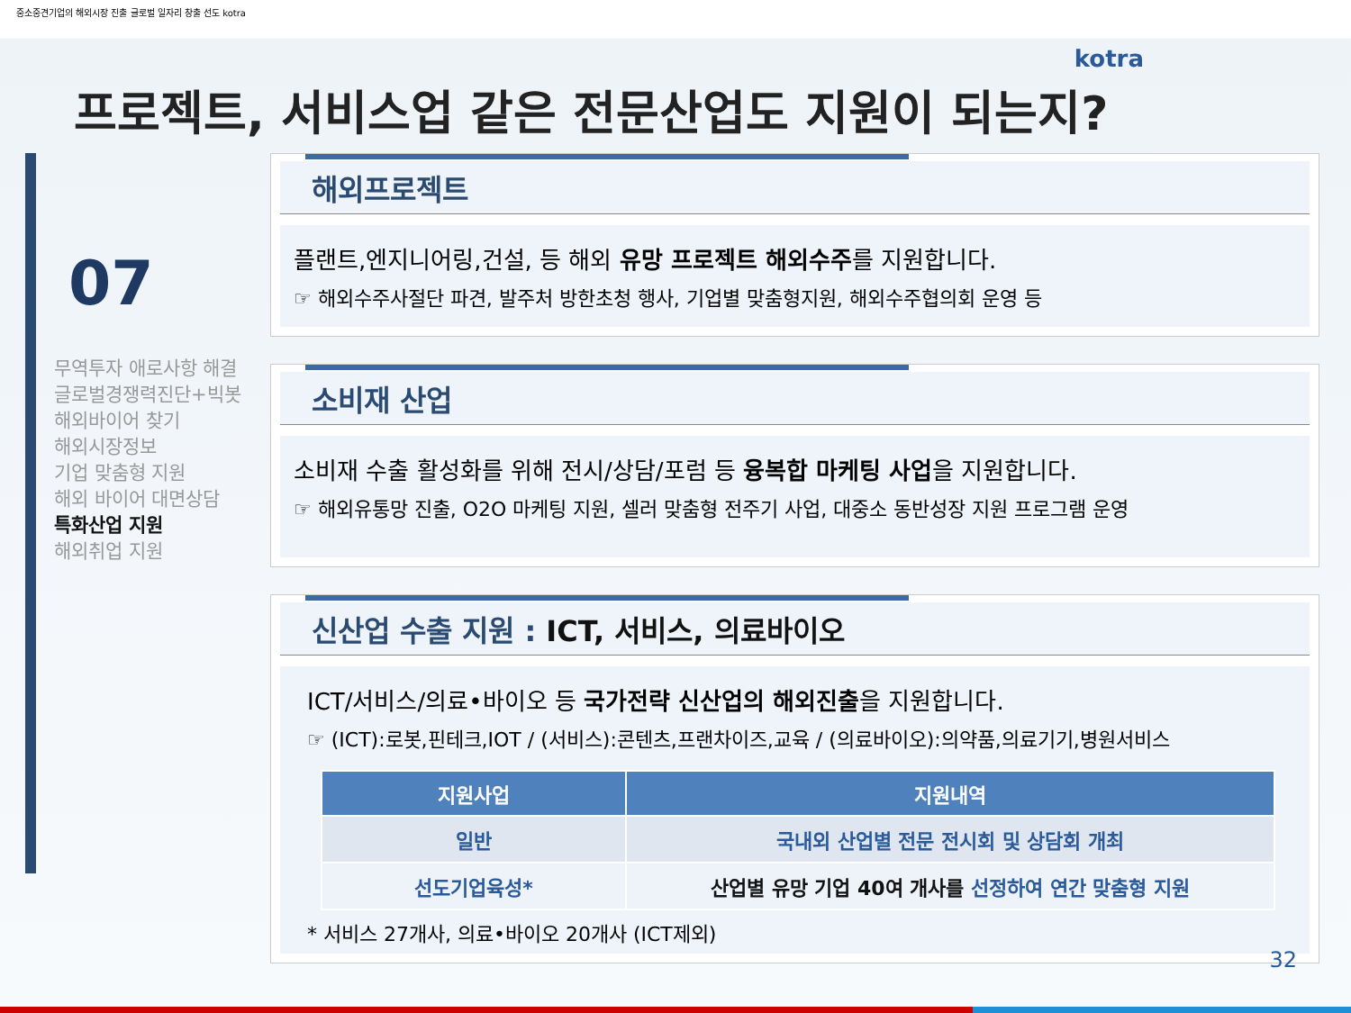중소중견기업의 해외시장 진출 글로벌 일자리 창출 선도 kotra
kotra
프로젝트, 서비스업 같은 전문산업도 지원이 되는지?
07
무역투자 애로사항 해결
글로벌경쟁력진단+빅봇
해외바이어 찾기
해외시장정보
기업 맞춤형 지원
해외 바이어 대면상담
특화산업 지원
해외취업 지원
해외프로젝트
플랜트,엔지니어링,건설, 등 해외 유망 프로젝트 해외수주를 지원합니다.
☞ 해외수주사절단 파견, 발주처 방한초청 행사, 기업별 맞춤형지원, 해외수주협의회 운영 등
소비재 산업
소비재 수출 활성화를 위해 전시/상담/포럼 등 융복합 마케팅 사업을 지원합니다.
☞ 해외유통망 진출, O2O 마케팅 지원, 셀러 맞춤형 전주기 사업, 대중소 동반성장 지원 프로그램 운영
신산업 수출 지원 : ICT, 서비스, 의료바이오
ICT/서비스/의료•바이오 등 국가전략 신산업의 해외진출을 지원합니다.
☞ (ICT):로봇,핀테크,IOT / (서비스):콘텐츠,프랜차이즈,교육 / (의료바이오):의약품,의료기기,병원서비스
| 지원사업 | 지원내역 |
| --- | --- |
| 일반 | 국내외 산업별 전문 전시회 및 상담회 개최 |
| 선도기업육성* | 산업별 유망 기업 40여 개사를 선정하여 연간 맞춤형 지원 |
* 서비스 27개사, 의료•바이오 20개사 (ICT제외)
32